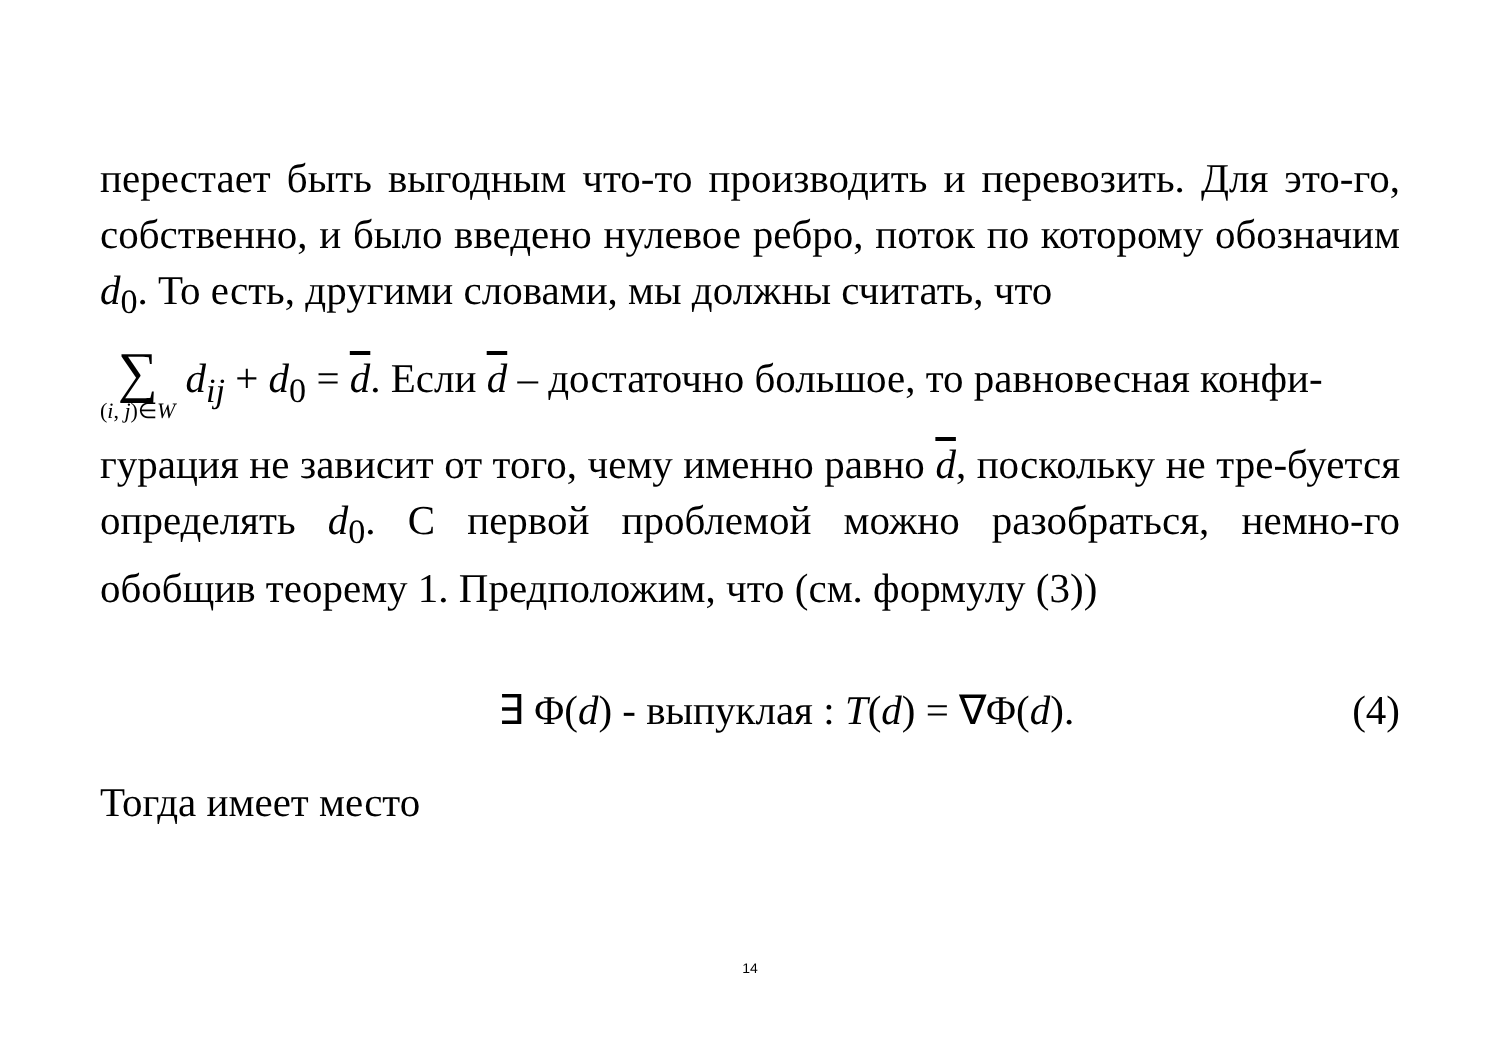перестает быть выгодным что-то производить и перевозить. Для это-го, собственно, и было введено нулевое ребро, поток по которому обозначим d<sub>0</sub>. То есть, другими словами, мы должны считать, что
∑ (i, j)∈W d<sub>ij</sub> + d<sub>0</sub> = d. Если d – достаточно большое, то равновесная конфи-
гурация не зависит от того, чему именно равно d, поскольку не тре-буется определять d<sub>0</sub>. С первой проблемой можно разобраться, немно-го обобщив теорему 1. Предположим, что (см. формулу (3))
∃ Φ(d) - выпуклая : T(d) = ∇Φ(d). (4)
Тогда имеет место
14